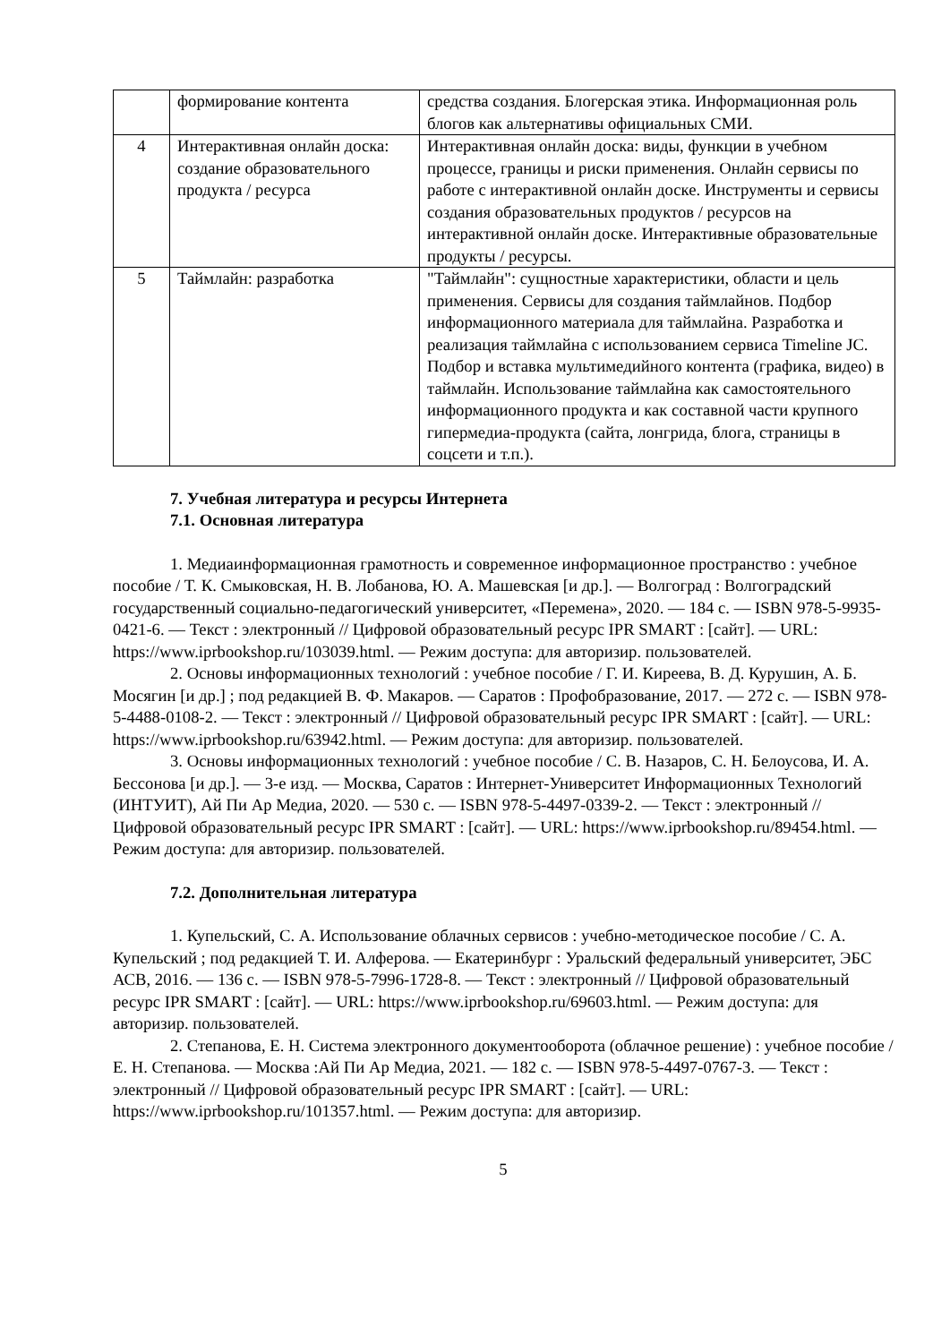| | формирование контента | средства создания. Блогерская этика. Информационная роль блогов как альтернативы официальных СМИ. |
| 4 | Интерактивная онлайн доска: создание образовательного продукта / ресурса | Интерактивная онлайн доска: виды, функции в учебном процессе, границы и риски применения. Онлайн сервисы по работе с интерактивной онлайн доске. Инструменты и сервисы создания образовательных продуктов / ресурсов на интерактивной онлайн доске. Интерактивные образовательные продукты / ресурсы. |
| 5 | Таймлайн: разработка | "Таймлайн": сущностные характеристики, области и цель применения. Сервисы для создания таймлайнов. Подбор информационного материала для таймлайна. Разработка и реализация таймлайна с использованием сервиса Timeline JC. Подбор и вставка мультимедийного контента (графика, видео) в таймлайн. Использование таймлайна как самостоятельного информационного продукта и как составной части крупного гипермедиа-продукта (сайта, лонгрида, блога, страницы в соцсети и т.п.). |
7. Учебная литература и ресурсы Интернета
7.1. Основная литература
1. Медиаинформационная грамотность и современное информационное пространство : учебное пособие / Т. К. Смыковская, Н. В. Лобанова, Ю. А. Машевская [и др.]. — Волгоград : Волгоградский государственный социально-педагогический университет, «Перемена», 2020. — 184 c. — ISBN 978-5-9935-0421-6. — Текст : электронный // Цифровой образовательный ресурс IPR SMART : [сайт]. — URL: https://www.iprbookshop.ru/103039.html. — Режим доступа: для авторизир. пользователей.
2. Основы информационных технологий : учебное пособие / Г. И. Киреева, В. Д. Курушин, А. Б. Мосягин [и др.] ; под редакцией В. Ф. Макаров. — Саратов : Профобразование, 2017. — 272 c. — ISBN 978-5-4488-0108-2. — Текст : электронный // Цифровой образовательный ресурс IPR SMART : [сайт]. — URL: https://www.iprbookshop.ru/63942.html. — Режим доступа: для авторизир. пользователей.
3. Основы информационных технологий : учебное пособие / С. В. Назаров, С. Н. Белоусова, И. А. Бессонова [и др.]. — 3-е изд. — Москва, Саратов : Интернет-Университет Информационных Технологий (ИНТУИТ), Ай Пи Ар Медиа, 2020. — 530 c. — ISBN 978-5-4497-0339-2. — Текст : электронный // Цифровой образовательный ресурс IPR SMART : [сайт]. — URL: https://www.iprbookshop.ru/89454.html. — Режим доступа: для авторизир. пользователей.
7.2. Дополнительная литература
1. Купельский, С. А. Использование облачных сервисов : учебно-методическое пособие / С. А. Купельский ; под редакцией Т. И. Алферова. — Екатеринбург : Уральский федеральный университет, ЭБС АСВ, 2016. — 136 c. — ISBN 978-5-7996-1728-8. — Текст : электронный // Цифровой образовательный ресурс IPR SMART : [сайт]. — URL: https://www.iprbookshop.ru/69603.html. — Режим доступа: для авторизир. пользователей.
2. Степанова, Е. Н. Система электронного документооборота (облачное решение) : учебное пособие / Е. Н. Степанова. — Москва :Ай Пи Ар Медиа, 2021. — 182 c. — ISBN 978-5-4497-0767-3. — Текст : электронный // Цифровой образовательный ресурс IPR SMART : [сайт]. — URL: https://www.iprbookshop.ru/101357.html. — Режим доступа: для авторизир.
5